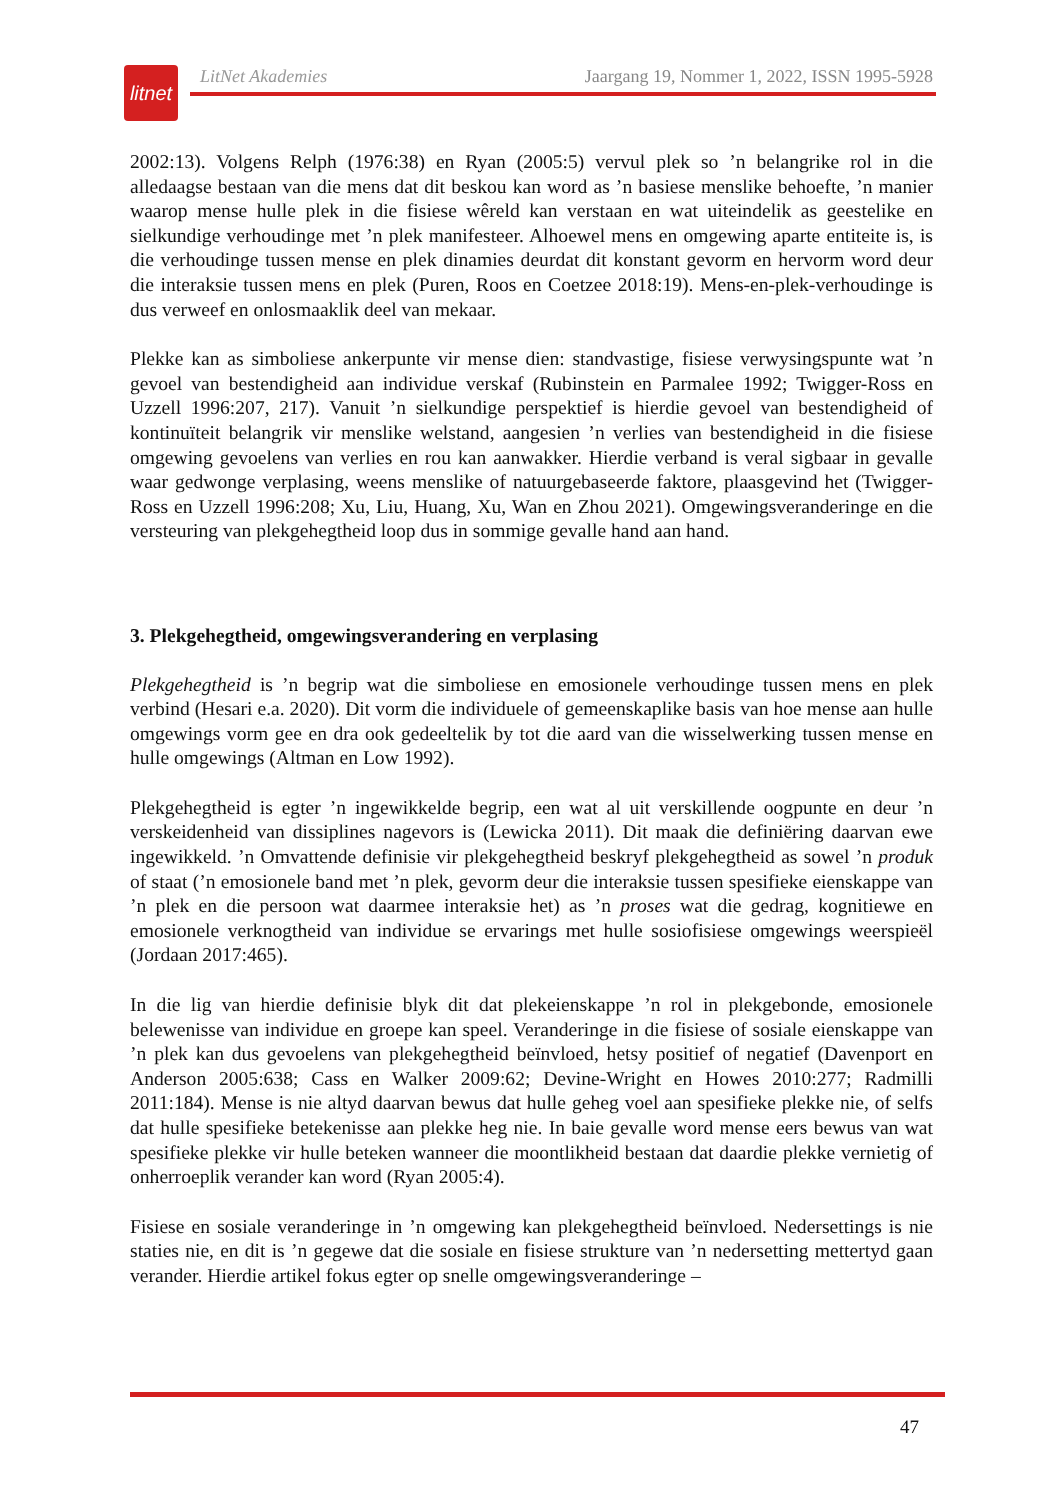litnet
LitNet Akademies Jaargang 19, Nommer 1, 2022, ISSN 1995-5928
2002:13). Volgens Relph (1976:38) en Ryan (2005:5) vervul plek so ’n belangrike rol in die alledaagse bestaan van die mens dat dit beskou kan word as ’n basiese menslike behoefte, ’n manier waarop mense hulle plek in die fisiese wêreld kan verstaan en wat uiteindelik as geestelike en sielkundige verhoudinge met ’n plek manifesteer. Alhoewel mens en omgewing aparte entiteite is, is die verhoudinge tussen mense en plek dinamies deurdat dit konstant gevorm en hervorm word deur die interaksie tussen mens en plek (Puren, Roos en Coetzee 2018:19). Mens-en-plek-verhoudinge is dus verweef en onlosmaaklik deel van mekaar.
Plekke kan as simboliese ankerpunte vir mense dien: standvastige, fisiese verwysingspunte wat ’n gevoel van bestendigheid aan individue verskaf (Rubinstein en Parmalee 1992; Twigger-Ross en Uzzell 1996:207, 217). Vanuit ’n sielkundige perspektief is hierdie gevoel van bestendigheid of kontinuïteit belangrik vir menslike welstand, aangesien ’n verlies van bestendigheid in die fisiese omgewing gevoelens van verlies en rou kan aanwakker. Hierdie verband is veral sigbaar in gevalle waar gedwonge verplasing, weens menslike of natuurgebaseerde faktore, plaasgevind het (Twigger-Ross en Uzzell 1996:208; Xu, Liu, Huang, Xu, Wan en Zhou 2021). Omgewingsveranderinge en die versteuring van plekgehegtheid loop dus in sommige gevalle hand aan hand.
3. Plekgehegtheid, omgewingsverandering en verplasing
Plekgehegtheid is ’n begrip wat die simboliese en emosionele verhoudinge tussen mens en plek verbind (Hesari e.a. 2020). Dit vorm die individuele of gemeenskaplike basis van hoe mense aan hulle omgewings vorm gee en dra ook gedeeltelik by tot die aard van die wisselwerking tussen mense en hulle omgewings (Altman en Low 1992).
Plekgehegtheid is egter ’n ingewikkelde begrip, een wat al uit verskillende oogpunte en deur ’n verskeidenheid van dissiplines nagevors is (Lewicka 2011). Dit maak die definiëring daarvan ewe ingewikkeld. ’n Omvattende definisie vir plekgehegtheid beskryf plekgehegtheid as sowel ’n produk of staat (’n emosionele band met ’n plek, gevorm deur die interaksie tussen spesifieke eienskappe van ’n plek en die persoon wat daarmee interaksie het) as ’n proses wat die gedrag, kognitiewe en emosionele verknogtheid van individue se ervarings met hulle sosiofisiese omgewings weerspieël (Jordaan 2017:465).
In die lig van hierdie definisie blyk dit dat plekeienskappe ’n rol in plekgebonde, emosionele belewenisse van individue en groepe kan speel. Veranderinge in die fisiese of sosiale eienskappe van ’n plek kan dus gevoelens van plekgehegtheid beïnvloed, hetsy positief of negatief (Davenport en Anderson 2005:638; Cass en Walker 2009:62; Devine-Wright en Howes 2010:277; Radmilli 2011:184). Mense is nie altyd daarvan bewus dat hulle geheg voel aan spesifieke plekke nie, of selfs dat hulle spesifieke betekenisse aan plekke heg nie. In baie gevalle word mense eers bewus van wat spesifieke plekke vir hulle beteken wanneer die moontlikheid bestaan dat daardie plekke vernietig of onherroeplik verander kan word (Ryan 2005:4).
Fisiese en sosiale veranderinge in ’n omgewing kan plekgehegtheid beïnvloed. Nedersettings is nie staties nie, en dit is ’n gegewe dat die sosiale en fisiese strukture van ’n nedersetting mettertyd gaan verander. Hierdie artikel fokus egter op snelle omgewingsveranderinge –
47